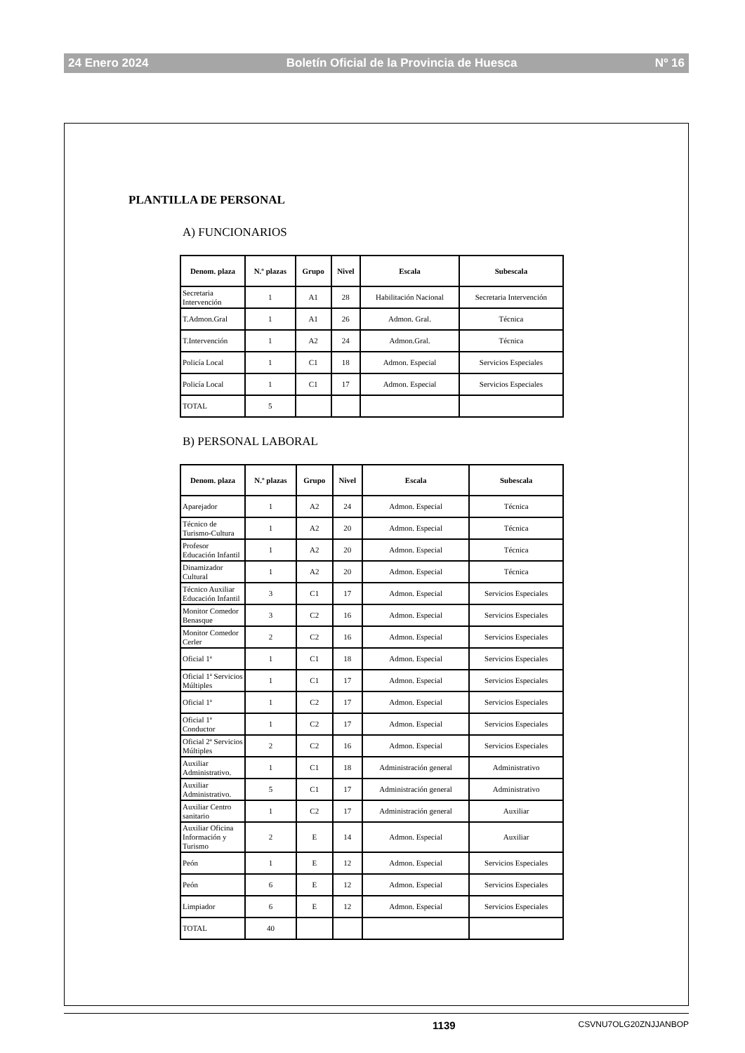24 Enero 2024 Boletín Oficial de la Provincia de Huesca Nº 16
PLANTILLA DE PERSONAL
A) FUNCIONARIOS
| Denom. plaza | N.º plazas | Grupo | Nivel | Escala | Subescala |
| --- | --- | --- | --- | --- | --- |
| Secretaria Intervención | 1 | A1 | 28 | Habilitación Nacional | Secretaria Intervención |
| T.Admon.Gral | 1 | A1 | 26 | Admon. Gral. | Técnica |
| T.Intervención | 1 | A2 | 24 | Admon.Gral. | Técnica |
| Policía Local | 1 | C1 | 18 | Admon. Especial | Servicios Especiales |
| Policía Local | 1 | C1 | 17 | Admon. Especial | Servicios Especiales |
| TOTAL | 5 | | | | |
B) PERSONAL LABORAL
| Denom. plaza | N.º plazas | Grupo | Nivel | Escala | Subescala |
| --- | --- | --- | --- | --- | --- |
| Aparejador | 1 | A2 | 24 | Admon. Especial | Técnica |
| Técnico de Turismo-Cultura | 1 | A2 | 20 | Admon. Especial | Técnica |
| Profesor Educación Infantil | 1 | A2 | 20 | Admon. Especial | Técnica |
| Dinamizador Cultural | 1 | A2 | 20 | Admon. Especial | Técnica |
| Técnico Auxiliar Educación Infantil | 3 | C1 | 17 | Admon. Especial | Servicios Especiales |
| Monitor Comedor Benasque | 3 | C2 | 16 | Admon. Especial | Servicios Especiales |
| Monitor Comedor Cerler | 2 | C2 | 16 | Admon. Especial | Servicios Especiales |
| Oficial 1ª | 1 | C1 | 18 | Admon. Especial | Servicios Especiales |
| Oficial 1ª Servicios Múltiples | 1 | C1 | 17 | Admon. Especial | Servicios Especiales |
| Oficial 1ª | 1 | C2 | 17 | Admon. Especial | Servicios Especiales |
| Oficial 1ª Conductor | 1 | C2 | 17 | Admon. Especial | Servicios Especiales |
| Oficial 2ª Servicios Múltiples | 2 | C2 | 16 | Admon. Especial | Servicios Especiales |
| Auxiliar Administrativo. | 1 | C1 | 18 | Administración general | Administrativo |
| Auxiliar Administrativo. | 5 | C1 | 17 | Administración general | Administrativo |
| Auxiliar Centro sanitario | 1 | C2 | 17 | Administración general | Auxiliar |
| Auxiliar Oficina Información y Turismo | 2 | E | 14 | Admon. Especial | Auxiliar |
| Peón | 1 | E | 12 | Admon. Especial | Servicios Especiales |
| Peón | 6 | E | 12 | Admon. Especial | Servicios Especiales |
| Limpiador | 6 | E | 12 | Admon. Especial | Servicios Especiales |
| TOTAL | 40 | | | | |
1139 CSVNU7OLG20ZNJJANBOP